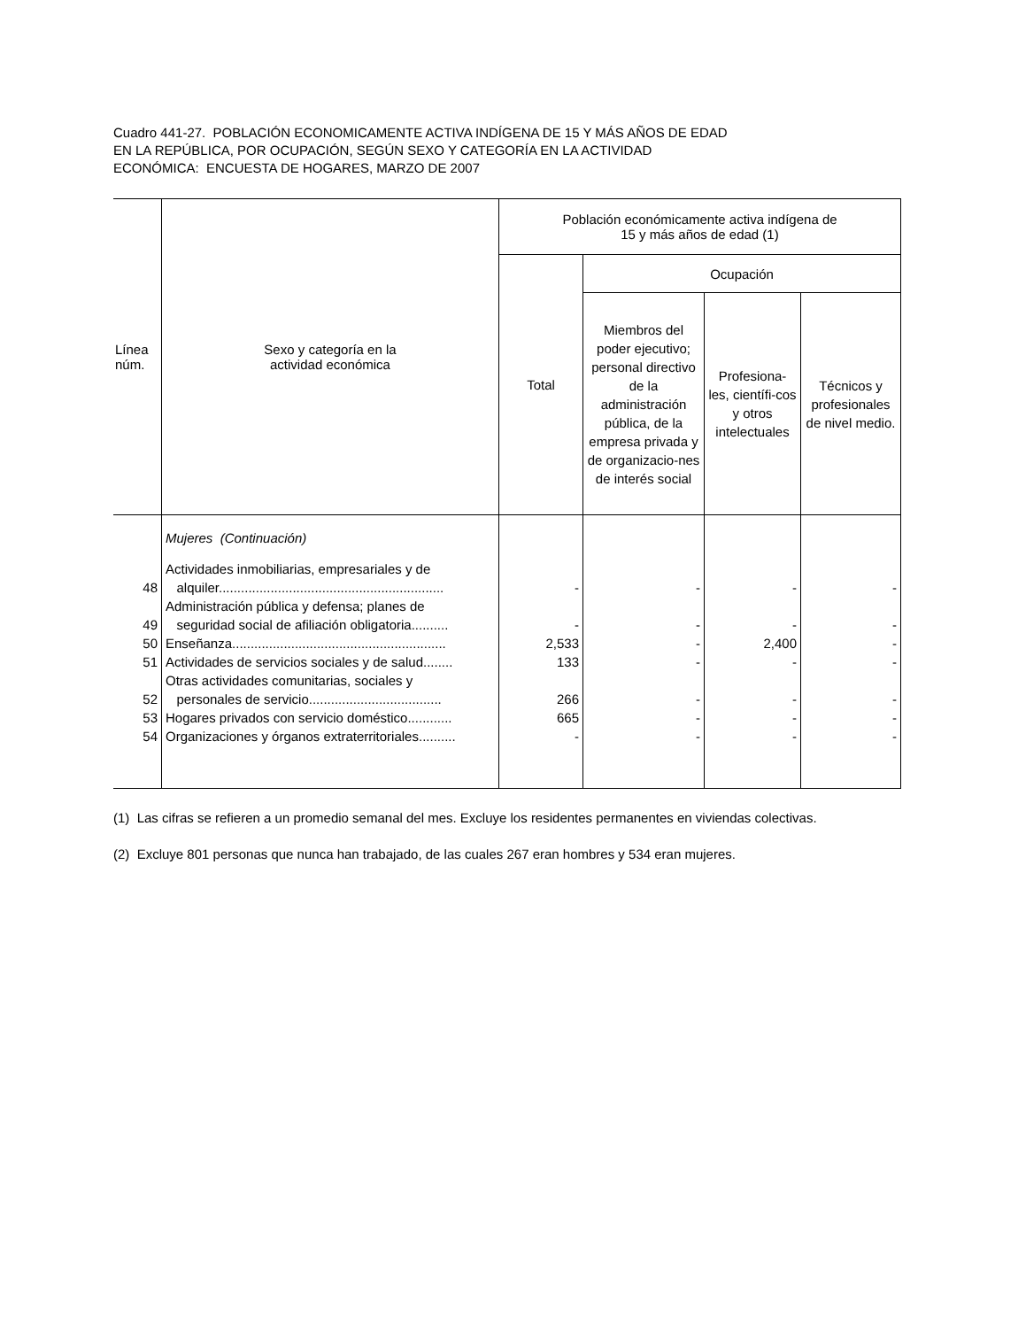Cuadro 441-27. POBLACIÓN ECONOMICAMENTE ACTIVA INDÍGENA DE 15 Y MÁS AÑOS DE EDAD
EN LA REPÚBLICA, POR OCUPACIÓN, SEGÚN SEXO Y CATEGORÍA EN LA ACTIVIDAD
ECONÓMICA: ENCUESTA DE HOGARES, MARZO DE 2007
| Línea núm. | Sexo y categoría en la actividad económica | Población económicamente activa indígena de 15 y más años de edad (1) | | | |
| --- | --- | --- | --- | --- | --- |
| | | Total | Ocupación | | |
| | | | Miembros del poder ejecutivo; personal directivo de la administración pública, de la empresa privada y de organizacio-nes de interés social | Profesiona-les, científi-cos y otros intelectuales | Técnicos y profesionales de nivel medio. |
| | Mujeres (Continuación) | | | | |
| 48 | Actividades inmobiliarias, empresariales y de alquiler............................................................. | - | - | - | - |
| 49 | Administración pública y defensa; planes de seguridad social de afiliación obligatoria.......... | - | - | - | - |
| 50 | Enseñanza.......................................................... | 2,533 | - | 2,400 | - |
| 51 | Actividades de servicios sociales y de salud........ | 133 | - | - | - |
| 52 | Otras actividades comunitarias, sociales y personales de servicio.................................... | 266 | - | - | - |
| 53 | Hogares privados con servicio doméstico............ | 665 | - | - | - |
| 54 | Organizaciones y órganos extraterritoriales.......... | - | - | - | - |
(1) Las cifras se refieren a un promedio semanal del mes. Excluye los residentes permanentes en viviendas colectivas.
(2) Excluye 801 personas que nunca han trabajado, de las cuales 267 eran hombres y 534 eran mujeres.